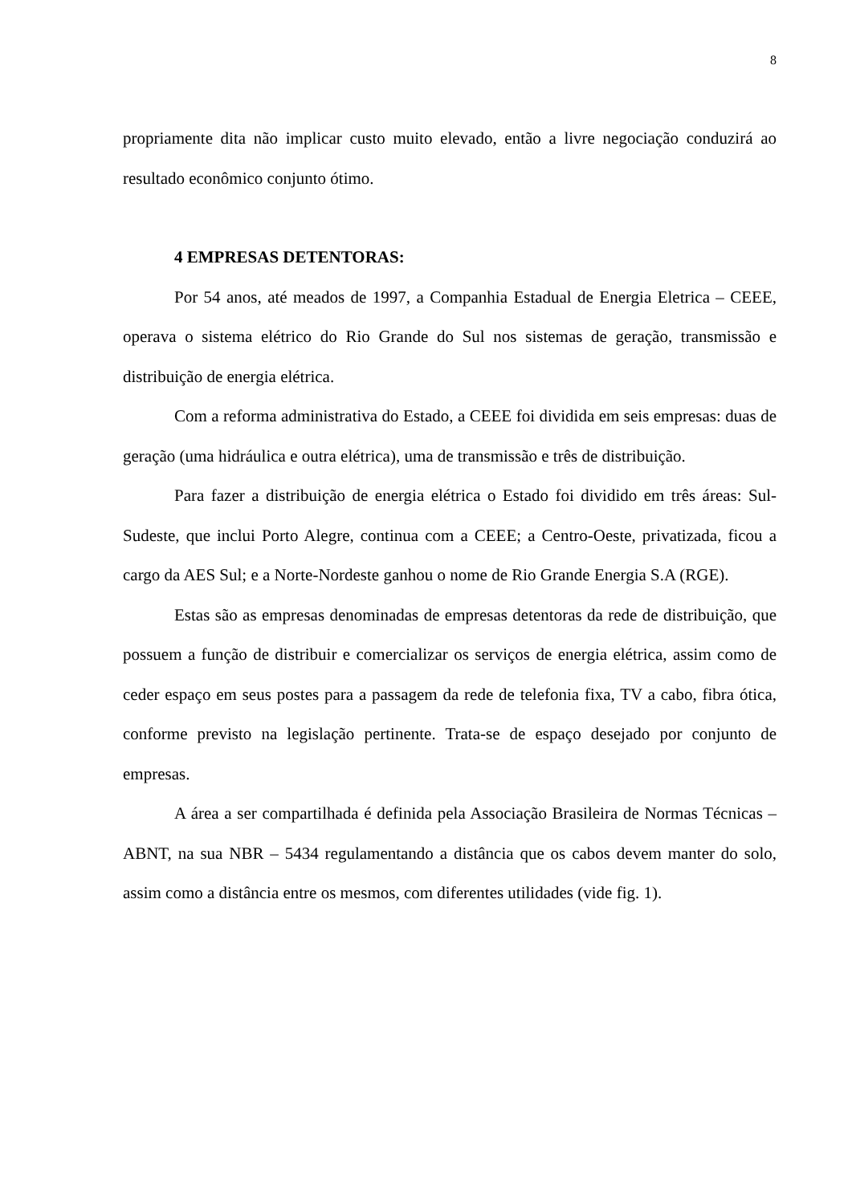8
propriamente dita não implicar custo muito elevado, então a livre negociação conduzirá ao resultado econômico conjunto ótimo.
4 EMPRESAS DETENTORAS:
Por 54 anos, até meados de 1997, a Companhia Estadual de Energia Eletrica – CEEE, operava o sistema elétrico do Rio Grande do Sul nos sistemas de geração, transmissão e distribuição de energia elétrica.
Com a reforma administrativa do Estado, a CEEE foi dividida em seis empresas: duas de geração (uma hidráulica e outra elétrica), uma de transmissão e três de distribuição.
Para fazer a distribuição de energia elétrica o Estado foi dividido em três áreas: Sul-Sudeste, que inclui Porto Alegre, continua com a CEEE; a Centro-Oeste, privatizada, ficou a cargo da AES Sul; e a Norte-Nordeste ganhou o nome de Rio Grande Energia S.A (RGE).
Estas são as empresas denominadas de empresas detentoras da rede de distribuição, que possuem a função de distribuir e comercializar os serviços de energia elétrica, assim como de ceder espaço em seus postes para a passagem da rede de telefonia fixa, TV a cabo, fibra ótica, conforme previsto na legislação pertinente. Trata-se de espaço desejado por conjunto de empresas.
A área a ser compartilhada é definida pela Associação Brasileira de Normas Técnicas – ABNT, na sua NBR – 5434 regulamentando a distância que os cabos devem manter do solo, assim como a distância entre os mesmos, com diferentes utilidades (vide fig. 1).